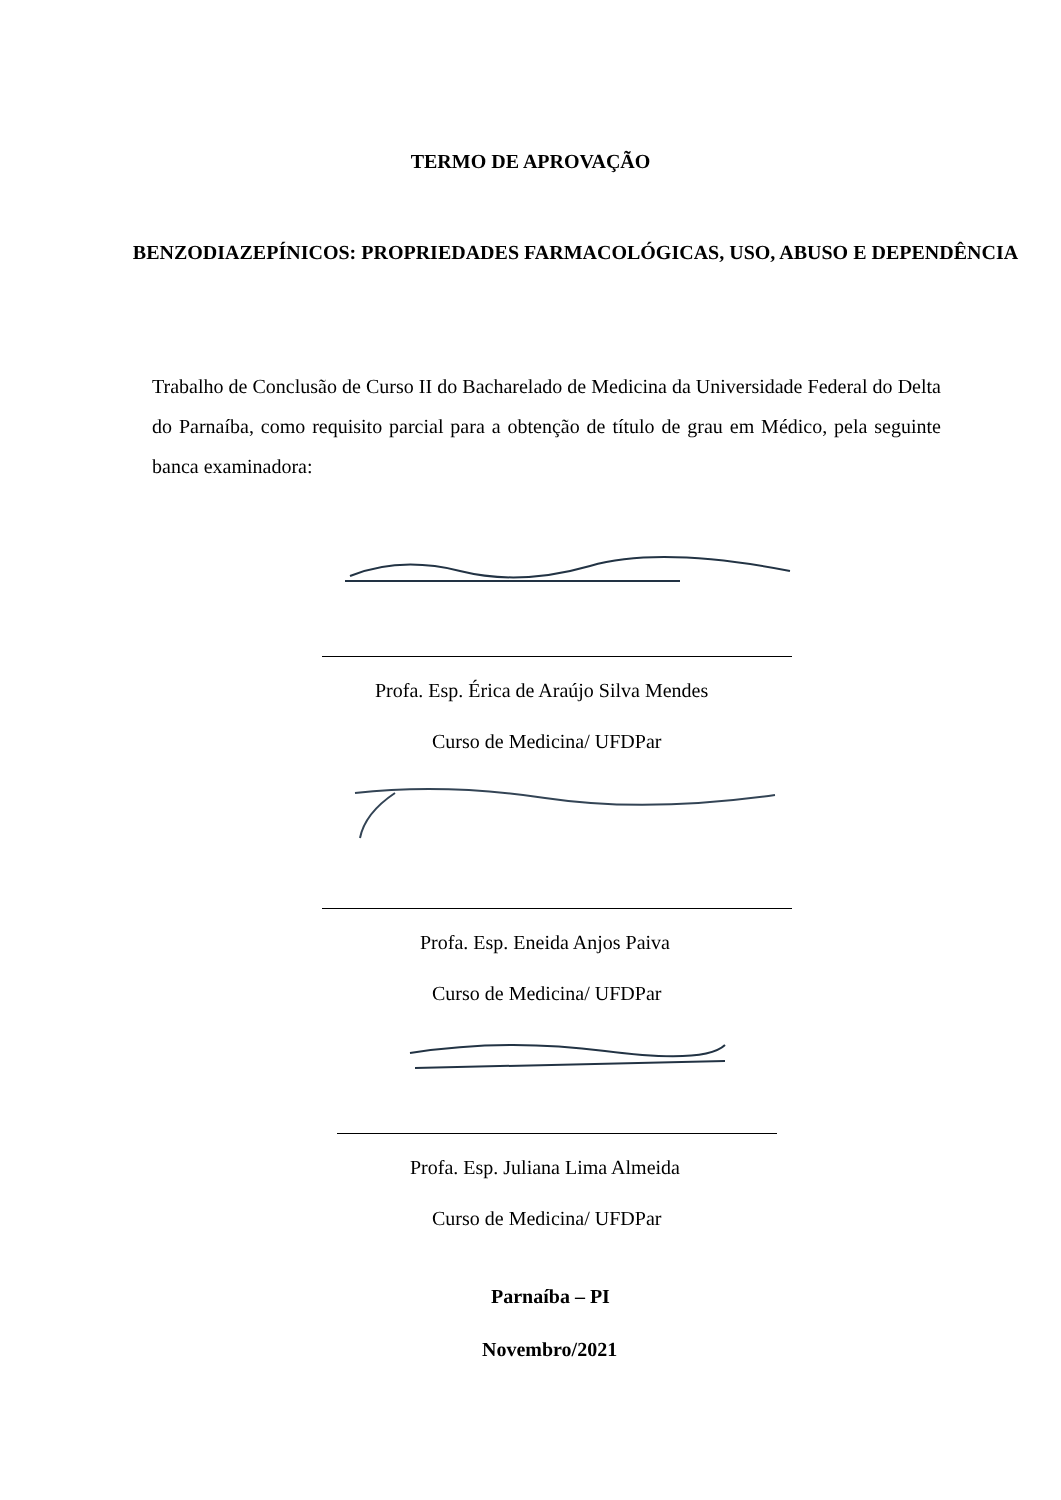TERMO DE APROVAÇÃO
BENZODIAZEPÍNICOS: PROPRIEDADES FARMACOLÓGICAS, USO, ABUSO E DEPENDÊNCIA
Trabalho de Conclusão de Curso II do Bacharelado de Medicina da Universidade Federal do Delta do Parnaíba, como requisito parcial para a obtenção de título de grau em Médico, pela seguinte banca examinadora:
Profa. Esp. Érica de Araújo Silva Mendes
Curso de Medicina/ UFDPar
Profa. Esp. Eneida Anjos Paiva
Curso de Medicina/ UFDPar
Profa. Esp. Juliana Lima Almeida
Curso de Medicina/ UFDPar
Parnaíba – PI
Novembro/2021